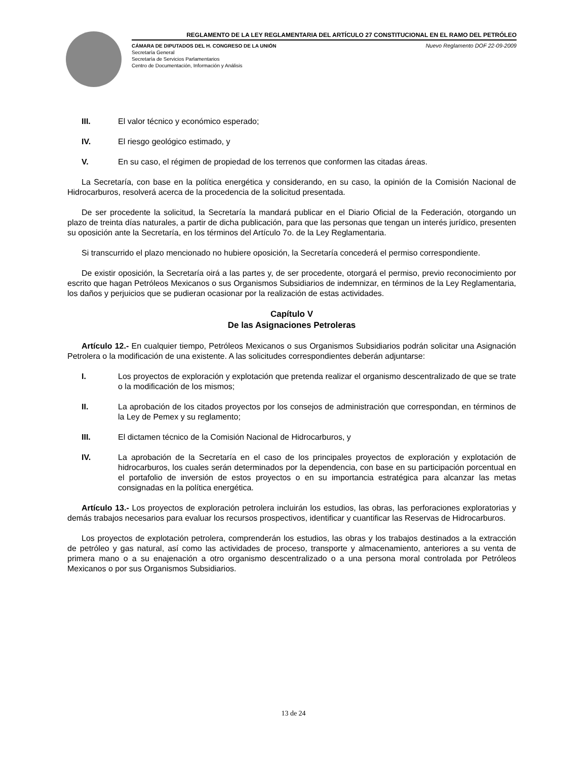REGLAMENTO DE LA LEY REGLAMENTARIA DEL ARTÍCULO 27 CONSTITUCIONAL EN EL RAMO DEL PETRÓLEO
CÁMARA DE DIPUTADOS DEL H. CONGRESO DE LA UNIÓN Nuevo Reglamento DOF 22-09-2009
Secretaría General
Secretaría de Servicios Parlamentarios
Centro de Documentación, Información y Análisis
III. El valor técnico y económico esperado;
IV. El riesgo geológico estimado, y
V. En su caso, el régimen de propiedad de los terrenos que conformen las citadas áreas.
La Secretaría, con base en la política energética y considerando, en su caso, la opinión de la Comisión Nacional de Hidrocarburos, resolverá acerca de la procedencia de la solicitud presentada.
De ser procedente la solicitud, la Secretaría la mandará publicar en el Diario Oficial de la Federación, otorgando un plazo de treinta días naturales, a partir de dicha publicación, para que las personas que tengan un interés jurídico, presenten su oposición ante la Secretaría, en los términos del Artículo 7o. de la Ley Reglamentaria.
Si transcurrido el plazo mencionado no hubiere oposición, la Secretaría concederá el permiso correspondiente.
De existir oposición, la Secretaría oirá a las partes y, de ser procedente, otorgará el permiso, previo reconocimiento por escrito que hagan Petróleos Mexicanos o sus Organismos Subsidiarios de indemnizar, en términos de la Ley Reglamentaria, los daños y perjuicios que se pudieran ocasionar por la realización de estas actividades.
Capítulo V
De las Asignaciones Petroleras
Artículo 12.- En cualquier tiempo, Petróleos Mexicanos o sus Organismos Subsidiarios podrán solicitar una Asignación Petrolera o la modificación de una existente. A las solicitudes correspondientes deberán adjuntarse:
I. Los proyectos de exploración y explotación que pretenda realizar el organismo descentralizado de que se trate o la modificación de los mismos;
II. La aprobación de los citados proyectos por los consejos de administración que correspondan, en términos de la Ley de Pemex y su reglamento;
III. El dictamen técnico de la Comisión Nacional de Hidrocarburos, y
IV. La aprobación de la Secretaría en el caso de los principales proyectos de exploración y explotación de hidrocarburos, los cuales serán determinados por la dependencia, con base en su participación porcentual en el portafolio de inversión de estos proyectos o en su importancia estratégica para alcanzar las metas consignadas en la política energética.
Artículo 13.- Los proyectos de exploración petrolera incluirán los estudios, las obras, las perforaciones exploratorias y demás trabajos necesarios para evaluar los recursos prospectivos, identificar y cuantificar las Reservas de Hidrocarburos.
Los proyectos de explotación petrolera, comprenderán los estudios, las obras y los trabajos destinados a la extracción de petróleo y gas natural, así como las actividades de proceso, transporte y almacenamiento, anteriores a su venta de primera mano o a su enajenación a otro organismo descentralizado o a una persona moral controlada por Petróleos Mexicanos o por sus Organismos Subsidiarios.
13 de 24